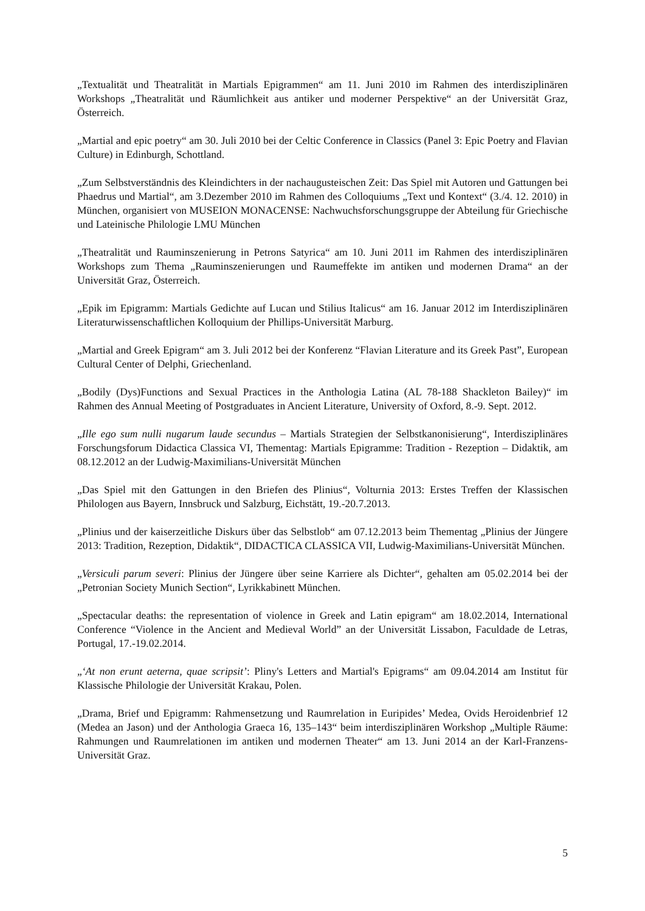„Textualität und Theatralität in Martials Epigrammen“ am 11. Juni 2010 im Rahmen des interdisziplinären Workshops „Theatralität und Räumlichkeit aus antiker und moderner Perspektive“ an der Universität Graz, Österreich.
„Martial and epic poetry“ am 30. Juli 2010 bei der Celtic Conference in Classics (Panel 3: Epic Poetry and Flavian Culture) in Edinburgh, Schottland.
„Zum Selbstverständnis des Kleindichters in der nachaugusteischen Zeit: Das Spiel mit Autoren und Gattungen bei Phaedrus und Martial“, am 3.Dezember 2010 im Rahmen des Colloquiums „Text und Kontext“ (3./4. 12. 2010) in München, organisiert von MUSEION MONACENSE: Nachwuchsforschungsgruppe der Abteilung für Griechische und Lateinische Philologie LMU München
„Theatralität und Rauminszenierung in Petrons Satyrica“ am 10. Juni 2011 im Rahmen des interdisziplinären Workshops zum Thema „Rauminszenierungen und Raumeffekte im antiken und modernen Drama“ an der Universität Graz, Österreich.
„Epik im Epigramm: Martials Gedichte auf Lucan und Stilius Italicus“ am 16. Januar 2012 im Interdisziplinären Literaturwissenschaftlichen Kolloquium der Phillips-Universität Marburg.
„Martial and Greek Epigram“ am 3. Juli 2012 bei der Konferenz “Flavian Literature and its Greek Past”, European Cultural Center of Delphi, Griechenland.
„Bodily (Dys)Functions and Sexual Practices in the Anthologia Latina (AL 78-188 Shackleton Bailey)“ im Rahmen des Annual Meeting of Postgraduates in Ancient Literature, University of Oxford, 8.-9. Sept. 2012.
„Ille ego sum nulli nugarum laude secundus – Martials Strategien der Selbstkanonisierung“, Interdisziplinäres Forschungsforum Didactica Classica VI, Thementag: Martials Epigramme: Tradition - Rezeption – Didaktik, am 08.12.2012 an der Ludwig-Maximilians-Universität München
„Das Spiel mit den Gattungen in den Briefen des Plinius“, Volturnia 2013: Erstes Treffen der Klassischen Philologen aus Bayern, Innsbruck und Salzburg, Eichstätt, 19.-20.7.2013.
„Plinius und der kaiserzeitliche Diskurs über das Selbstlob“ am 07.12.2013 beim Thementag „Plinius der Jüngere 2013: Tradition, Rezeption, Didaktik“, DIDACTICA CLASSICA VII, Ludwig-Maximilians-Universität München.
„Versiculi parum severi: Plinius der Jüngere über seine Karriere als Dichter“, gehalten am 05.02.2014 bei der „Petronian Society Munich Section“, Lyrikkabinett München.
„Spectacular deaths: the representation of violence in Greek and Latin epigram“ am 18.02.2014, International Conference “Violence in the Ancient and Medieval World” an der Universität Lissabon, Faculdade de Letras, Portugal, 17.-19.02.2014.
„‘At non erunt aeterna, quae scripsit’: Pliny's Letters and Martial's Epigrams“ am 09.04.2014 am Institut für Klassische Philologie der Universität Krakau, Polen.
„Drama, Brief und Epigramm: Rahmensetzung und Raumrelation in Euripides’ Medea, Ovids Heroidenbrief 12 (Medea an Jason) und der Anthologia Graeca 16, 135–143“ beim interdisziplinären Workshop „Multiple Räume: Rahmungen und Raumrelationen im antiken und modernen Theater“ am 13. Juni 2014 an der Karl-Franzens-Universität Graz.
5